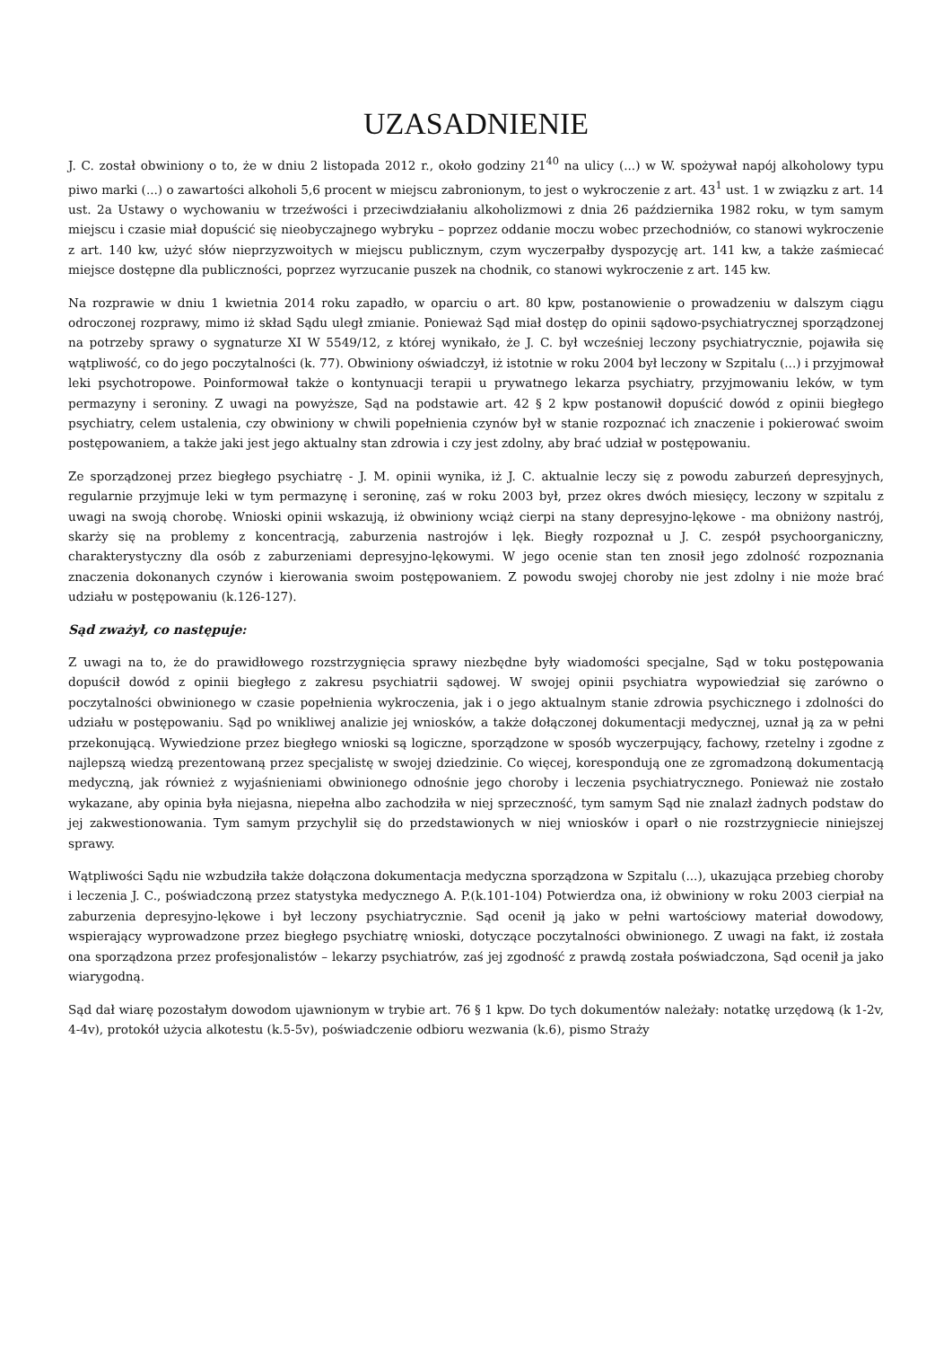UZASADNIENIE
J. C. został obwiniony o to, że w dniu 2 listopada 2012 r., około godziny 21<sup>40</sup> na ulicy (...) w W. spożywał napój alkoholowy typu piwo marki (...) o zawartości alkoholi 5,6 procent w miejscu zabronionym, to jest o wykroczenie z art. 43<sup>1</sup> ust. 1 w związku z art. 14 ust. 2a Ustawy o wychowaniu w trzeźwości i przeciwdziałaniu alkoholizmowi z dnia 26 października 1982 roku, w tym samym miejscu i czasie miał dopuścić się nieobyczajnego wybryku – poprzez oddanie moczu wobec przechodniów, co stanowi wykroczenie z art. 140 kw, użyć słów nieprzyzwoitych w miejscu publicznym, czym wyczerpałby dyspozycję art. 141 kw, a także zaśmiecać miejsce dostępne dla publiczności, poprzez wyrzucanie puszek na chodnik, co stanowi wykroczenie z art. 145 kw.
Na rozprawie w dniu 1 kwietnia 2014 roku zapadło, w oparciu o art. 80 kpw, postanowienie o prowadzeniu w dalszym ciągu odroczonej rozprawy, mimo iż skład Sądu uległ zmianie. Ponieważ Sąd miał dostęp do opinii sądowo-psychiatrycznej sporządzonej na potrzeby sprawy o sygnaturze XI W 5549/12, z której wynikało, że J. C. był wcześniej leczony psychiatrycznie, pojawiła się wątpliwość, co do jego poczytalności (k. 77). Obwiniony oświadczył, iż istotnie w roku 2004 był leczony w Szpitalu (...) i przyjmował leki psychotropowe. Poinformował także o kontynuacji terapii u prywatnego lekarza psychiatry, przyjmowaniu leków, w tym permazyny i seroniny. Z uwagi na powyższe, Sąd na podstawie art. 42 § 2 kpw postanowił dopuścić dowód z opinii biegłego psychiatry, celem ustalenia, czy obwiniony w chwili popełnienia czynów był w stanie rozpoznać ich znaczenie i pokierować swoim postępowaniem, a także jaki jest jego aktualny stan zdrowia i czy jest zdolny, aby brać udział w postępowaniu.
Ze sporządzonej przez biegłego psychiatrę - J. M. opinii wynika, iż J. C. aktualnie leczy się z powodu zaburzeń depresyjnych, regularnie przyjmuje leki w tym permazynę i seroninę, zaś w roku 2003 był, przez okres dwóch miesięcy, leczony w szpitalu z uwagi na swoją chorobę. Wnioski opinii wskazują, iż obwiniony wciąż cierpi na stany depresyjno-lękowe - ma obniżony nastrój, skarży się na problemy z koncentracją, zaburzenia nastrojów i lęk. Biegły rozpoznał u J. C. zespół psychoorganiczny, charakterystyczny dla osób z zaburzeniami depresyjno-lękowymi. W jego ocenie stan ten znosił jego zdolność rozpoznania znaczenia dokonanych czynów i kierowania swoim postępowaniem. Z powodu swojej choroby nie jest zdolny i nie może brać udziału w postępowaniu (k.126-127).
Sąd zważył, co następuje:
Z uwagi na to, że do prawidłowego rozstrzygnięcia sprawy niezbędne były wiadomości specjalne, Sąd w toku postępowania dopuścił dowód z opinii biegłego z zakresu psychiatrii sądowej. W swojej opinii psychiatra wypowiedział się zarówno o poczytalności obwinionego w czasie popełnienia wykroczenia, jak i o jego aktualnym stanie zdrowia psychicznego i zdolności do udziału w postępowaniu. Sąd po wnikliwej analizie jej wniosków, a także dołączonej dokumentacji medycznej, uznał ją za w pełni przekonującą. Wywiedzione przez biegłego wnioski są logiczne, sporządzone w sposób wyczerpujący, fachowy, rzetelny i zgodne z najlepszą wiedzą prezentowaną przez specjalistę w swojej dziedzinie. Co więcej, korespondują one ze zgromadzoną dokumentacją medyczną, jak również z wyjaśnieniami obwinionego odnośnie jego choroby i leczenia psychiatrycznego. Ponieważ nie zostało wykazane, aby opinia była niejasna, niepełna albo zachodziła w niej sprzeczność, tym samym Sąd nie znalazł żadnych podstaw do jej zakwestionowania. Tym samym przychylił się do przedstawionych w niej wniosków i oparł o nie rozstrzygniecie niniejszej sprawy.
Wątpliwości Sądu nie wzbudziła także dołączona dokumentacja medyczna sporządzona w Szpitalu (...), ukazująca przebieg choroby i leczenia J. C., poświadczoną przez statystyka medycznego A. P.(k.101-104) Potwierdza ona, iż obwiniony w roku 2003 cierpiał na zaburzenia depresyjno-lękowe i był leczony psychiatrycznie. Sąd ocenił ją jako w pełni wartościowy materiał dowodowy, wspierający wyprowadzone przez biegłego psychiatrę wnioski, dotyczące poczytalności obwinionego. Z uwagi na fakt, iż została ona sporządzona przez profesjonalistów – lekarzy psychiatrów, zaś jej zgodność z prawdą została poświadczona, Sąd ocenił ja jako wiarygodną.
Sąd dał wiarę pozostałym dowodom ujawnionym w trybie art. 76 § 1 kpw. Do tych dokumentów należały: notatkę urzędową (k 1-2v, 4-4v), protokół użycia alkotestu (k.5-5v), poświadczenie odbioru wezwania (k.6), pismo Straży